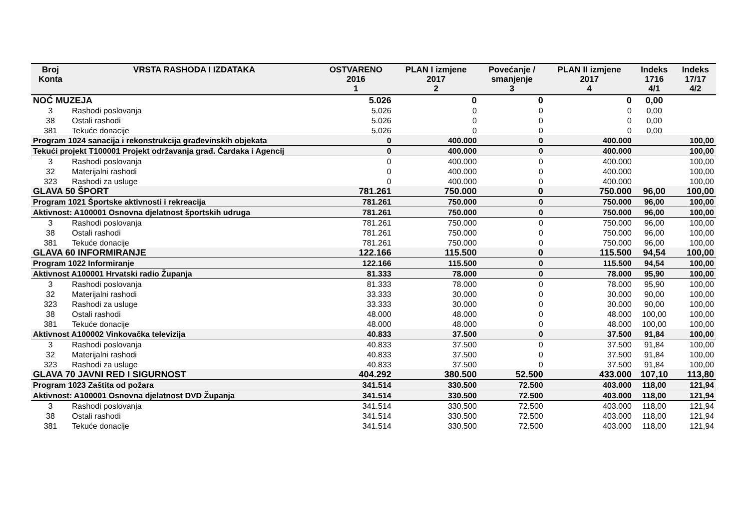| Broj Konta | VRSTA RASHODA I IZDATAKA | OSTVARENO 2016 1 | PLAN I izmjene 2017 2 | Povećanje / smanjenje 3 | PLAN II izmjene 2017 4 | Indeks 1716 4/1 | Indeks 17/17 4/2 |
| --- | --- | --- | --- | --- | --- | --- | --- |
| NOĆ MUZEJA | | 5.026 | 0 | 0 | 0 | 0,00 | |
| 3 | Rashodi poslovanja | 5.026 | 0 | 0 | 0 | 0,00 | |
| 38 | Ostali rashodi | 5.026 | 0 | 0 | 0 | 0,00 | |
| 381 | Tekuće donacije | 5.026 | 0 | 0 | 0 | 0,00 | |
| Program 1024 sanacija i rekonstrukcija građevinskih objekata | | 0 | 400.000 | 0 | 400.000 | | 100,00 |
| Tekući projekt T100001 Projekt održavanja građ. Čardaka i Agencij | | 0 | 400.000 | 0 | 400.000 | | 100,00 |
| 3 | Rashodi poslovanja | 0 | 400.000 | 0 | 400.000 | | 100,00 |
| 32 | Materijalni rashodi | 0 | 400.000 | 0 | 400.000 | | 100,00 |
| 323 | Rashodi za usluge | 0 | 400.000 | 0 | 400.000 | | 100,00 |
| GLAVA 50 ŠPORT | | 781.261 | 750.000 | 0 | 750.000 | 96,00 | 100,00 |
| Program 1021 Športske aktivnosti i rekreacija | | 781.261 | 750.000 | 0 | 750.000 | 96,00 | 100,00 |
| Aktivnost: A100001 Osnovna djelatnost športskih udruga | | 781.261 | 750.000 | 0 | 750.000 | 96,00 | 100,00 |
| 3 | Rashodi poslovanja | 781.261 | 750.000 | 0 | 750.000 | 96,00 | 100,00 |
| 38 | Ostali rashodi | 781.261 | 750.000 | 0 | 750.000 | 96,00 | 100,00 |
| 381 | Tekuće donacije | 781.261 | 750.000 | 0 | 750.000 | 96,00 | 100,00 |
| GLAVA 60 INFORMIRANJE | | 122.166 | 115.500 | 0 | 115.500 | 94,54 | 100,00 |
| Program 1022 Informiranje | | 122.166 | 115.500 | 0 | 115.500 | 94,54 | 100,00 |
| Aktivnost A100001 Hrvatski radio Županja | | 81.333 | 78.000 | 0 | 78.000 | 95,90 | 100,00 |
| 3 | Rashodi poslovanja | 81.333 | 78.000 | 0 | 78.000 | 95,90 | 100,00 |
| 32 | Materijalni rashodi | 33.333 | 30.000 | 0 | 30.000 | 90,00 | 100,00 |
| 323 | Rashodi za usluge | 33.333 | 30.000 | 0 | 30.000 | 90,00 | 100,00 |
| 38 | Ostali rashodi | 48.000 | 48.000 | 0 | 48.000 | 100,00 | 100,00 |
| 381 | Tekuće donacije | 48.000 | 48.000 | 0 | 48.000 | 100,00 | 100,00 |
| Aktivnost A100002 Vinkovačka televizija | | 40.833 | 37.500 | 0 | 37.500 | 91,84 | 100,00 |
| 3 | Rashodi poslovanja | 40.833 | 37.500 | 0 | 37.500 | 91,84 | 100,00 |
| 32 | Materijalni rashodi | 40.833 | 37.500 | 0 | 37.500 | 91,84 | 100,00 |
| 323 | Rashodi za usluge | 40.833 | 37.500 | 0 | 37.500 | 91,84 | 100,00 |
| GLAVA 70 JAVNI RED I SIGURNOST | | 404.292 | 380.500 | 52.500 | 433.000 | 107,10 | 113,80 |
| Program 1023 Zaštita od požara | | 341.514 | 330.500 | 72.500 | 403.000 | 118,00 | 121,94 |
| Aktivnost: A100001 Osnovna djelatnost DVD Županja | | 341.514 | 330.500 | 72.500 | 403.000 | 118,00 | 121,94 |
| 3 | Rashodi poslovanja | 341.514 | 330.500 | 72.500 | 403.000 | 118,00 | 121,94 |
| 38 | Ostali rashodi | 341.514 | 330.500 | 72.500 | 403.000 | 118,00 | 121,94 |
| 381 | Tekuće donacije | 341.514 | 330.500 | 72.500 | 403.000 | 118,00 | 121,94 |